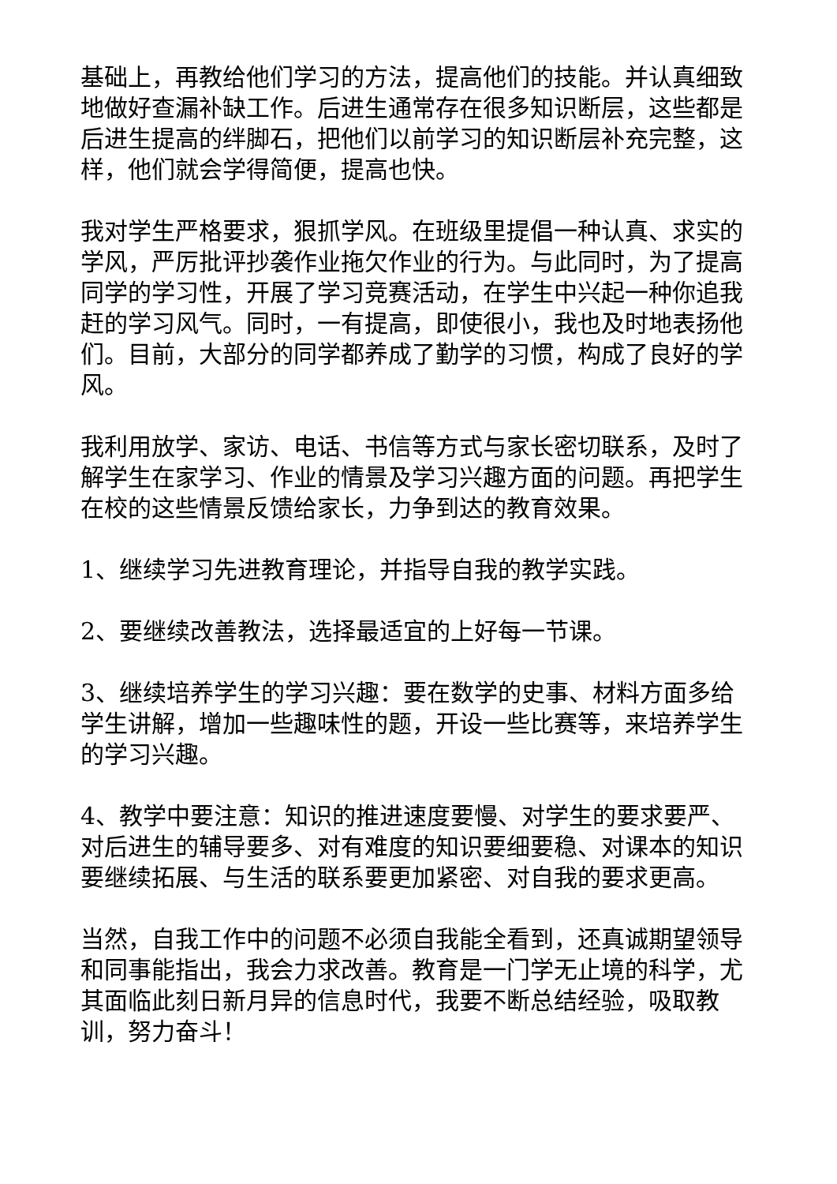基础上，再教给他们学习的方法，提高他们的技能。并认真细致地做好查漏补缺工作。后进生通常存在很多知识断层，这些都是后进生提高的绊脚石，把他们以前学习的知识断层补充完整，这样，他们就会学得简便，提高也快。
我对学生严格要求，狠抓学风。在班级里提倡一种认真、求实的学风，严厉批评抄袭作业拖欠作业的行为。与此同时，为了提高同学的学习性，开展了学习竞赛活动，在学生中兴起一种你追我赶的学习风气。同时，一有提高，即使很小，我也及时地表扬他们。目前，大部分的同学都养成了勤学的习惯，构成了良好的学风。
我利用放学、家访、电话、书信等方式与家长密切联系，及时了解学生在家学习、作业的情景及学习兴趣方面的问题。再把学生在校的这些情景反馈给家长，力争到达的教育效果。
1、继续学习先进教育理论，并指导自我的教学实践。
2、要继续改善教法，选择最适宜的上好每一节课。
3、继续培养学生的学习兴趣：要在数学的史事、材料方面多给学生讲解，增加一些趣味性的题，开设一些比赛等，来培养学生的学习兴趣。
4、教学中要注意：知识的推进速度要慢、对学生的要求要严、对后进生的辅导要多、对有难度的知识要细要稳、对课本的知识要继续拓展、与生活的联系要更加紧密、对自我的要求更高。
当然，自我工作中的问题不必须自我能全看到，还真诚期望领导和同事能指出，我会力求改善。教育是一门学无止境的科学，尤其面临此刻日新月异的信息时代，我要不断总结经验，吸取教训，努力奋斗！